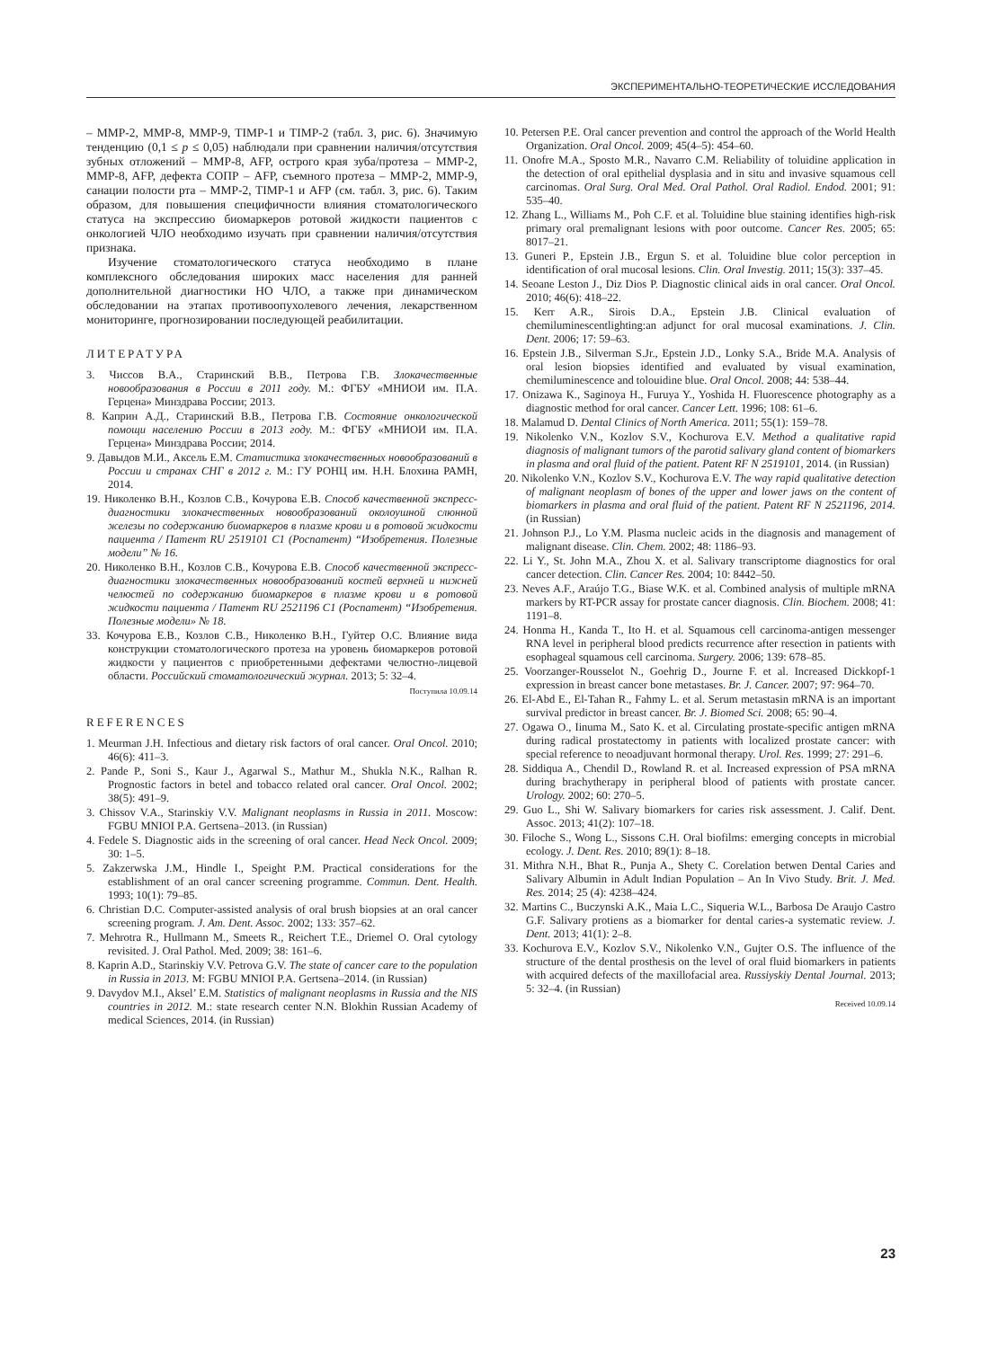ЭКСПЕРИМЕНТАЛЬНО-ТЕОРЕТИЧЕСКИЕ ИССЛЕДОВАНИЯ
– MMP-2, MMP-8, MMP-9, TIMP-1 и TIMP-2 (табл. 3, рис. 6). Значимую тенденцию (0,1 ≤ p ≤ 0,05) наблюдали при сравнении наличия/отсутствия зубных отложений – MMP-8, AFP, острого края зуба/протеза – MMP-2, MMP-8, AFP, дефекта СОПР – AFP, съемного протеза – MMP-2, MMP-9, санации полости рта – MMP-2, TIMP-1 и AFP (см. табл. 3, рис. 6). Таким образом, для повышения специфичности влияния стоматологического статуса на экспрессию биомаркеров ротовой жидкости пациентов с онкологией ЧЛО необходимо изучать при сравнении наличия/отсутствия признака.
Изучение стоматологического статуса необходимо в плане комплексного обследования широких масс населения для ранней дополнительной диагностики НО ЧЛО, а также при динамическом обследовании на этапах противоопухолевого лечения, лекарственном мониторинге, прогнозировании последующей реабилитации.
ЛИТЕРАТУРА
3. Чиссов В.А., Старинский В.В., Петрова Г.В. Злокачественные новообразования в России в 2011 году. М.: ФГБУ «МНИОИ им. П.А. Герцена» Минздрава России; 2013.
8. Каприн А.Д., Старинский В.В., Петрова Г.В. Состояние онкологической помощи населению России в 2013 году. М.: ФГБУ «МНИОИ им. П.А. Герцена» Минздрава России; 2014.
9. Давыдов М.И., Аксель Е.М. Статистика злокачественных новообразований в России и странах СНГ в 2012 г. М.: ГУ РОНЦ им. Н.Н. Блохина РАМН, 2014.
19. Николенко В.Н., Козлов С.В., Кочурова Е.В. Способ качественной экспресс-диагностики злокачественных новообразований околоушной слюнной железы по содержанию биомаркеров в плазме крови и в ротовой жидкости пациента / Патент RU 2519101 C1 (Роспатент) “Изобретения. Полезные модели” № 16.
20. Николенко В.Н., Козлов С.В., Кочурова Е.В. Способ качественной экспресс-диагностики злокачественных новообразований костей верхней и нижней челюстей по содержанию биомаркеров в плазме крови и в ротовой жидкости пациента / Патент RU 2521196 C1 (Роспатент) “Изобретения. Полезные модели» № 18.
33. Кочурова Е.В., Козлов С.В., Николенко В.Н., Гуйтер О.С. Влияние вида конструкции стоматологического протеза на уровень биомаркеров ротовой жидкости у пациентов с приобретенными дефектами челюстно-лицевой области. Российский стоматологический журнал. 2013; 5: 32–4.
Поступила 10.09.14
REFERENCES
1. Meurman J.H. Infectious and dietary risk factors of oral cancer. Oral Oncol. 2010; 46(6): 411–3.
2. Pande P., Soni S., Kaur J., Agarwal S., Mathur M., Shukla N.K., Ralhan R. Prognostic factors in betel and tobacco related oral cancer. Oral Oncol. 2002; 38(5): 491–9.
3. Chissov V.A., Starinskiy V.V. Malignant neoplasms in Russia in 2011. Moscow: FGBU MNIOI P.A. Gertsena–2013. (in Russian)
4. Fedele S. Diagnostic aids in the screening of oral cancer. Head Neck Oncol. 2009; 30: 1–5.
5. Zakzerwska J.M., Hindle I., Speight P.M. Practical considerations for the establishment of an oral cancer screening programme. Commun. Dent. Health. 1993; 10(1): 79–85.
6. Christian D.C. Computer-assisted analysis of oral brush biopsies at an oral cancer screening program. J. Am. Dent. Assoc. 2002; 133: 357–62.
7. Mehrotra R., Hullmann M., Smeets R., Reichert T.E., Driemel O. Oral cytology revisited. J. Oral Pathol. Med. 2009; 38: 161–6.
8. Kaprin A.D., Starinskiy V.V. Petrova G.V. The state of cancer care to the population in Russia in 2013. M: FGBU MNIOI P.A. Gertsena–2014. (in Russian)
9. Davydov M.I., Aksel’ E.M. Statistics of malignant neoplasms in Russia and the NIS countries in 2012. M.: state research center N.N. Blokhin Russian Academy of medical Sciences, 2014. (in Russian)
10. Petersen P.E. Oral cancer prevention and control the approach of the World Health Organization. Oral Oncol. 2009; 45(4–5): 454–60.
11. Onofre M.A., Sposto M.R., Navarro C.M. Reliability of toluidine application in the detection of oral epithelial dysplasia and in situ and invasive squamous cell carcinomas. Oral Surg. Oral Med. Oral Pathol. Oral Radiol. Endod. 2001; 91: 535–40.
12. Zhang L., Williams M., Poh C.F. et al. Toluidine blue staining identifies high-risk primary oral premalignant lesions with poor outcome. Cancer Res. 2005; 65: 8017–21.
13. Guneri P., Epstein J.B., Ergun S. et al. Toluidine blue color perception in identification of oral mucosal lesions. Clin. Oral Investig. 2011; 15(3): 337–45.
14. Seoane Leston J., Diz Dios P. Diagnostic clinical aids in oral cancer. Oral Oncol. 2010; 46(6): 418–22.
15. Kerr A.R., Sirois D.A., Epstein J.B. Clinical evaluation of chemiluminescentlighting:an adjunct for oral mucosal examinations. J. Clin. Dent. 2006; 17: 59–63.
16. Epstein J.B., Silverman S.Jr., Epstein J.D., Lonky S.A., Bride M.A. Analysis of oral lesion biopsies identified and evaluated by visual examination, chemiluminescence and tolouidine blue. Oral Oncol. 2008; 44: 538–44.
17. Onizawa K., Saginoya H., Furuya Y., Yoshida H. Fluorescence photography as a diagnostic method for oral cancer. Cancer Lett. 1996; 108: 61–6.
18. Malamud D. Dental Clinics of North America. 2011; 55(1): 159–78.
19. Nikolenko V.N., Kozlov S.V., Kochurova E.V. Method a qualitative rapid diagnosis of malignant tumors of the parotid salivary gland content of biomarkers in plasma and oral fluid of the patient. Patent RF N 2519101, 2014. (in Russian)
20. Nikolenko V.N., Kozlov S.V., Kochurova E.V. The way rapid qualitative detection of malignant neoplasm of bones of the upper and lower jaws on the content of biomarkers in plasma and oral fluid of the patient. Patent RF N 2521196, 2014. (in Russian)
21. Johnson P.J., Lo Y.M. Plasma nucleic acids in the diagnosis and management of malignant disease. Clin. Chem. 2002; 48: 1186–93.
22. Li Y., St. John M.A., Zhou X. et al. Salivary transcriptome diagnostics for oral cancer detection. Clin. Cancer Res. 2004; 10: 8442–50.
23. Neves A.F., Araújo T.G., Biase W.K. et al. Combined analysis of multiple mRNA markers by RT-PCR assay for prostate cancer diagnosis. Clin. Biochem. 2008; 41: 1191–8.
24. Honma H., Kanda T., Ito H. et al. Squamous cell carcinoma-antigen messenger RNA level in peripheral blood predicts recurrence after resection in patients with esophageal squamous cell carcinoma. Surgery. 2006; 139: 678–85.
25. Voorzanger-Rousselot N., Goehrig D., Journe F. et al. Increased Dickkopf-1 expression in breast cancer bone metastases. Br. J. Cancer. 2007; 97: 964–70.
26. El-Abd E., El-Tahan R., Fahmy L. et al. Serum metastasin mRNA is an important survival predictor in breast cancer. Br. J. Biomed Sci. 2008; 65: 90–4.
27. Ogawa O., Iinuma M., Sato K. et al. Circulating prostate-specific antigen mRNA during radical prostatectomy in patients with localized prostate cancer: with special reference to neoadjuvant hormonal therapy. Urol. Res. 1999; 27: 291–6.
28. Siddiqua A., Chendil D., Rowland R. et al. Increased expression of PSA mRNA during brachytherapy in peripheral blood of patients with prostate cancer. Urology. 2002; 60: 270–5.
29. Guo L., Shi W. Salivary biomarkers for caries risk assessment. J. Calif. Dent. Assoc. 2013; 41(2): 107–18.
30. Filoche S., Wong L., Sissons C.H. Oral biofilms: emerging concepts in microbial ecology. J. Dent. Res. 2010; 89(1): 8–18.
31. Mithra N.H., Bhat R., Punja A., Shety C. Corelation betwen Dental Caries and Salivary Albumin in Adult Indian Population – An In Vivo Study. Brit. J. Med. Res. 2014; 25 (4): 4238–424.
32. Martins C., Buczynski A.K., Maia L.C., Siqueria W.L., Barbosa De Araujo Castro G.F. Salivary protiens as a biomarker for dental caries-a systematic review. J. Dent. 2013; 41(1): 2–8.
33. Kochurova E.V., Kozlov S.V., Nikolenko V.N., Gujter O.S. The influence of the structure of the dental prosthesis on the level of oral fluid biomarkers in patients with acquired defects of the maxillofacial area. Russiyskiy Dental Journal. 2013; 5: 32–4. (in Russian)
Received 10.09.14
23